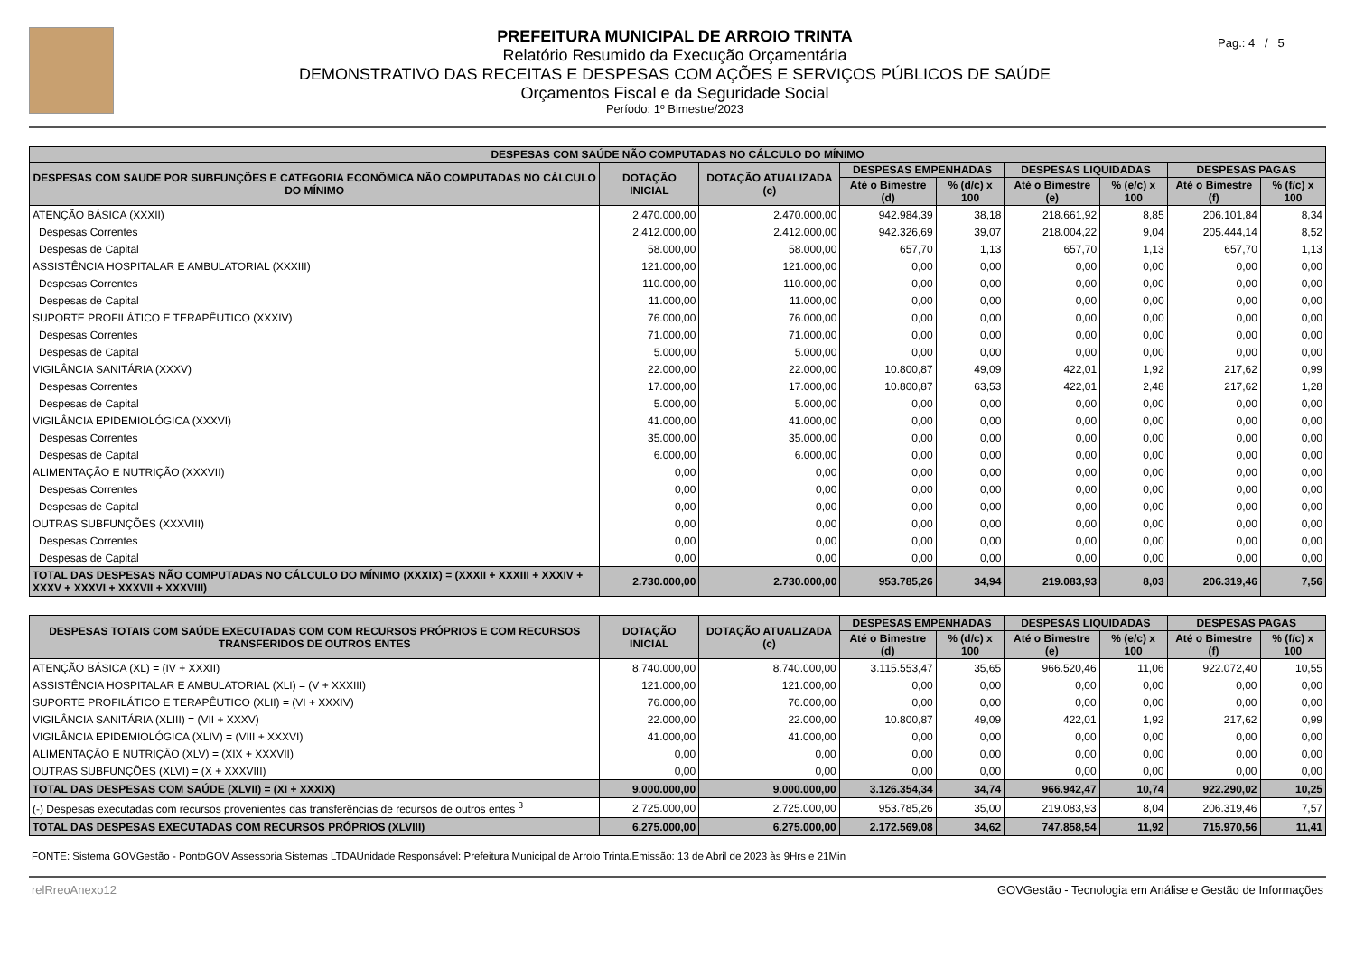PREFEITURA MUNICIPAL DE ARROIO TRINTA
Relatório Resumido da Execução Orçamentária
DEMONSTRATIVO DAS RECEITAS E DESPESAS COM AÇÕES E SERVIÇOS PÚBLICOS DE SAÚDE
Orçamentos Fiscal e da Seguridade Social
Período: 1º Bimestre/2023
Pag.: 4 / 5
| DESPESAS COM SAÚDE NÃO COMPUTADAS NO CÁLCULO DO MÍNIMO | | | | | | | | |
| --- | --- | --- | --- | --- | --- | --- | --- | --- |
| DESPESAS COM SAUDE POR SUBFUNÇÕES E CATEGORIA ECONÔMICA NÃO COMPUTADAS NO CÁLCULO DO MÍNIMO | DOTAÇÃO INICIAL | DOTAÇÃO ATUALIZADA (c) | DESPESAS EMPENHADAS | | DESPESAS LIQUIDADAS | | DESPESAS PAGAS | |
| | | | Até o Bimestre (d) | % (d/c) x 100 | Até o Bimestre (e) | % (e/c) x 100 | Até o Bimestre (f) | % (f/c) x 100 |
| ATENÇÃO BÁSICA (XXXII) | 2.470.000,00 | 2.470.000,00 | 942.984,39 | 38,18 | 218.661,92 | 8,85 | 206.101,84 | 8,34 |
| Despesas Correntes | 2.412.000,00 | 2.412.000,00 | 942.326,69 | 39,07 | 218.004,22 | 9,04 | 205.444,14 | 8,52 |
| Despesas de Capital | 58.000,00 | 58.000,00 | 657,70 | 1,13 | 657,70 | 1,13 | 657,70 | 1,13 |
| ASSISTÊNCIA HOSPITALAR E AMBULATORIAL (XXXIII) | 121.000,00 | 121.000,00 | 0,00 | 0,00 | 0,00 | 0,00 | 0,00 | 0,00 |
| Despesas Correntes | 110.000,00 | 110.000,00 | 0,00 | 0,00 | 0,00 | 0,00 | 0,00 | 0,00 |
| Despesas de Capital | 11.000,00 | 11.000,00 | 0,00 | 0,00 | 0,00 | 0,00 | 0,00 | 0,00 |
| SUPORTE PROFILÁTICO E TERAPÊUTICO (XXXIV) | 76.000,00 | 76.000,00 | 0,00 | 0,00 | 0,00 | 0,00 | 0,00 | 0,00 |
| Despesas Correntes | 71.000,00 | 71.000,00 | 0,00 | 0,00 | 0,00 | 0,00 | 0,00 | 0,00 |
| Despesas de Capital | 5.000,00 | 5.000,00 | 0,00 | 0,00 | 0,00 | 0,00 | 0,00 | 0,00 |
| VIGILÂNCIA SANITÁRIA (XXXV) | 22.000,00 | 22.000,00 | 10.800,87 | 49,09 | 422,01 | 1,92 | 217,62 | 0,99 |
| Despesas Correntes | 17.000,00 | 17.000,00 | 10.800,87 | 63,53 | 422,01 | 2,48 | 217,62 | 1,28 |
| Despesas de Capital | 5.000,00 | 5.000,00 | 0,00 | 0,00 | 0,00 | 0,00 | 0,00 | 0,00 |
| VIGILÂNCIA EPIDEMIOLÓGICA (XXXVI) | 41.000,00 | 41.000,00 | 0,00 | 0,00 | 0,00 | 0,00 | 0,00 | 0,00 |
| Despesas Correntes | 35.000,00 | 35.000,00 | 0,00 | 0,00 | 0,00 | 0,00 | 0,00 | 0,00 |
| Despesas de Capital | 6.000,00 | 6.000,00 | 0,00 | 0,00 | 0,00 | 0,00 | 0,00 | 0,00 |
| ALIMENTAÇÃO E NUTRIÇÃO (XXXVII) | 0,00 | 0,00 | 0,00 | 0,00 | 0,00 | 0,00 | 0,00 | 0,00 |
| Despesas Correntes | 0,00 | 0,00 | 0,00 | 0,00 | 0,00 | 0,00 | 0,00 | 0,00 |
| Despesas de Capital | 0,00 | 0,00 | 0,00 | 0,00 | 0,00 | 0,00 | 0,00 | 0,00 |
| OUTRAS SUBFUNÇÕES (XXXVIII) | 0,00 | 0,00 | 0,00 | 0,00 | 0,00 | 0,00 | 0,00 | 0,00 |
| Despesas Correntes | 0,00 | 0,00 | 0,00 | 0,00 | 0,00 | 0,00 | 0,00 | 0,00 |
| Despesas de Capital | 0,00 | 0,00 | 0,00 | 0,00 | 0,00 | 0,00 | 0,00 | 0,00 |
| TOTAL DAS DESPESAS NÃO COMPUTADAS NO CÁLCULO DO MÍNIMO (XXXIX) = (XXXII + XXXIII + XXXIV + XXXV + XXXVI + XXXVII + XXXVIII) | 2.730.000,00 | 2.730.000,00 | 953.785,26 | 34,94 | 219.083,93 | 8,03 | 206.319,46 | 7,56 |
| DESPESAS TOTAIS COM SAÚDE EXECUTADAS COM COM RECURSOS PRÓPRIOS E COM RECURSOS TRANSFERIDOS DE OUTROS ENTES | DOTAÇÃO INICIAL | DOTAÇÃO ATUALIZADA (c) | DESPESAS EMPENHADAS | | DESPESAS LIQUIDADAS | | DESPESAS PAGAS | |
| --- | --- | --- | --- | --- | --- | --- | --- | --- |
| | | | Até o Bimestre (d) | % (d/c) x 100 | Até o Bimestre (e) | % (e/c) x 100 | Até o Bimestre (f) | % (f/c) x 100 |
| ATENÇÃO BÁSICA (XL) = (IV + XXXII) | 8.740.000,00 | 8.740.000,00 | 3.115.553,47 | 35,65 | 966.520,46 | 11,06 | 922.072,40 | 10,55 |
| ASSISTÊNCIA HOSPITALAR E AMBULATORIAL (XLI) = (V + XXXIII) | 121.000,00 | 121.000,00 | 0,00 | 0,00 | 0,00 | 0,00 | 0,00 | 0,00 |
| SUPORTE PROFILÁTICO E TERAPÊUTICO (XLII) = (VI + XXXIV) | 76.000,00 | 76.000,00 | 0,00 | 0,00 | 0,00 | 0,00 | 0,00 | 0,00 |
| VIGILÂNCIA SANITÁRIA (XLIII) = (VII + XXXV) | 22.000,00 | 22.000,00 | 10.800,87 | 49,09 | 422,01 | 1,92 | 217,62 | 0,99 |
| VIGILÂNCIA EPIDEMIOLÓGICA (XLIV) = (VIII + XXXVI) | 41.000,00 | 41.000,00 | 0,00 | 0,00 | 0,00 | 0,00 | 0,00 | 0,00 |
| ALIMENTAÇÃO E NUTRIÇÃO (XLV) = (XIX + XXXVII) | 0,00 | 0,00 | 0,00 | 0,00 | 0,00 | 0,00 | 0,00 | 0,00 |
| OUTRAS SUBFUNÇÕES (XLVI) = (X + XXXVIII) | 0,00 | 0,00 | 0,00 | 0,00 | 0,00 | 0,00 | 0,00 | 0,00 |
| TOTAL DAS DESPESAS COM SAÚDE (XLVII) = (XI + XXXIX) | 9.000.000,00 | 9.000.000,00 | 3.126.354,34 | 34,74 | 966.942,47 | 10,74 | 922.290,02 | 10,25 |
| (-) Despesas executadas com recursos provenientes das transferências de recursos de outros entes <sup>3</sup> | 2.725.000,00 | 2.725.000,00 | 953.785,26 | 35,00 | 219.083,93 | 8,04 | 206.319,46 | 7,57 |
| TOTAL DAS DESPESAS EXECUTADAS COM RECURSOS PRÓPRIOS (XLVIII) | 6.275.000,00 | 6.275.000,00 | 2.172.569,08 | 34,62 | 747.858,54 | 11,92 | 715.970,56 | 11,41 |
FONTE: Sistema GOVGestão - PontoGOV Assessoria Sistemas LTDAUnidade Responsável: Prefeitura Municipal de Arroio Trinta.Emissão: 13 de Abril de 2023 às 9Hrs e 21Min
relRreoAnexo12 GOVGestão - Tecnologia em Análise e Gestão de Informações